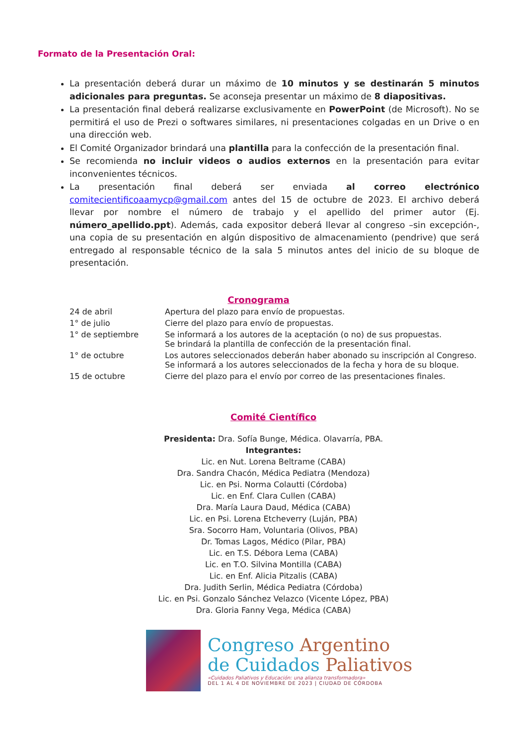Formato de la Presentación Oral:
La presentación deberá durar un máximo de 10 minutos y se destinarán 5 minutos adicionales para preguntas. Se aconseja presentar un máximo de 8 diapositivas.
La presentación final deberá realizarse exclusivamente en PowerPoint (de Microsoft). No se permitirá el uso de Prezi o softwares similares, ni presentaciones colgadas en un Drive o en una dirección web.
El Comité Organizador brindará una plantilla para la confección de la presentación final.
Se recomienda no incluir videos o audios externos en la presentación para evitar inconvenientes técnicos.
La presentación final deberá ser enviada al correo electrónico comitecientificoaamycp@gmail.com antes del 15 de octubre de 2023. El archivo deberá llevar por nombre el número de trabajo y el apellido del primer autor (Ej. número_apellido.ppt). Además, cada expositor deberá llevar al congreso –sin excepción-, una copia de su presentación en algún dispositivo de almacenamiento (pendrive) que será entregado al responsable técnico de la sala 5 minutos antes del inicio de su bloque de presentación.
Cronograma
| 24 de abril | Apertura del plazo para envío de propuestas. |
| 1° de julio | Cierre del plazo para envío de propuestas. |
| 1° de septiembre | Se informará a los autores de la aceptación (o no) de sus propuestas. Se brindará la plantilla de confección de la presentación final. |
| 1° de octubre | Los autores seleccionados deberán haber abonado su inscripción al Congreso. Se informará a los autores seleccionados de la fecha y hora de su bloque. |
| 15 de octubre | Cierre del plazo para el envío por correo de las presentaciones finales. |
Comité Científico
Presidenta: Dra. Sofía Bunge, Médica. Olavarría, PBA.
Integrantes:
Lic. en Nut. Lorena Beltrame (CABA)
Dra. Sandra Chacón, Médica Pediatra (Mendoza)
Lic. en Psi. Norma Colautti (Córdoba)
Lic. en Enf. Clara Cullen (CABA)
Dra. María Laura Daud, Médica (CABA)
Lic. en Psi. Lorena Etcheverry (Luján, PBA)
Sra. Socorro Ham, Voluntaria (Olivos, PBA)
Dr. Tomas Lagos, Médico (Pilar, PBA)
Lic. en T.S. Débora Lema (CABA)
Lic. en T.O. Silvina Montilla (CABA)
Lic. en Enf. Alicia Pitzalis (CABA)
Dra. Judith Serlin, Médica Pediatra (Córdoba)
Lic. en Psi. Gonzalo Sánchez Velazco (Vicente López, PBA)
Dra. Gloria Fanny Vega, Médica (CABA)
Congreso Argentino
de Cuidados Paliativos
«Cuidados Paliativos y Educación: una alianza transformadora»
DEL 1 AL 4 DE NOVIEMBRE DE 2023 | CIUDAD DE CÓRDOBA